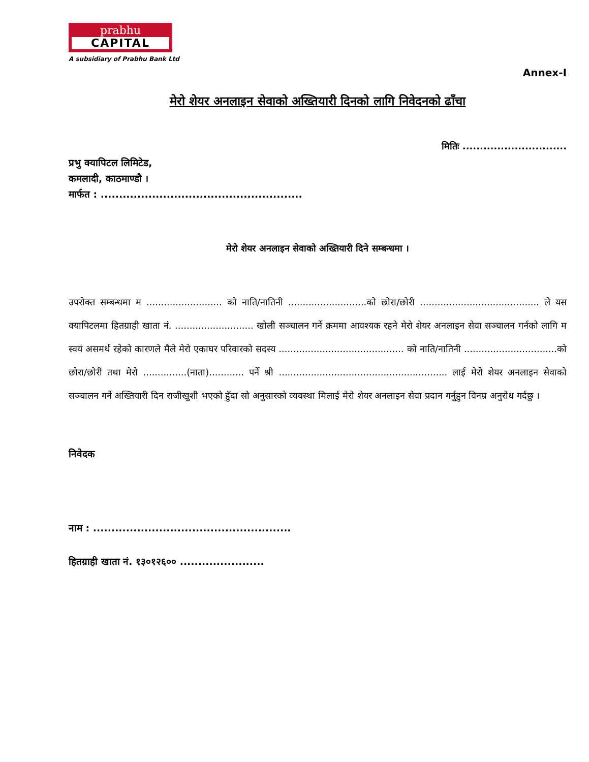prabhu
CAPITAL
A subsidiary of Prabhu Bank Ltd
Annex-I
मेरो शेयर अनलाइन सेवाको अख्तियारी दिनको लागि निवेदनको ढाँचा
मितिः ..............................
प्रभु क्यापिटल लिमिटेड,
कमलादी, काठमाण्डौ ।
मार्फत : .......................................................
मेरो शेयर अनलाइन सेवाको अख्तियारी दिने सम्बन्धमा ।
उपरोक्त सम्बन्धमा म .......................... को नाति/नातिनी ...........................को छोरा/छोरी ......................................... ले यस क्यापिटलमा हितग्राही खाता नं. ........................... खोली सञ्चालन गर्ने क्रममा आवश्यक रहने मेरो शेयर अनलाइन सेवा सञ्चालन गर्नको लागि म स्वयं असमर्थ रहेको कारणले मैले मेरो एकाघर परिवारको सदस्य ........................................... को नाति/नातिनी ................................को छोरा/छोरी तथा मेरो ...............(नाता)............ पर्ने श्री .......................................................... लाई मेरो शेयर अनलाइन सेवाको सञ्चालन गर्ने अख्तियारी दिन राजीखुशी भएको हुँदा सो अनुसारको व्यवस्था मिलाई मेरो शेयर अनलाइन सेवा प्रदान गर्नुहुन विनम्र अनुरोध गर्दछु ।
निवेदक
नाम : ......................................................
हितग्राही खाता नं. १३०१२६०० .......................